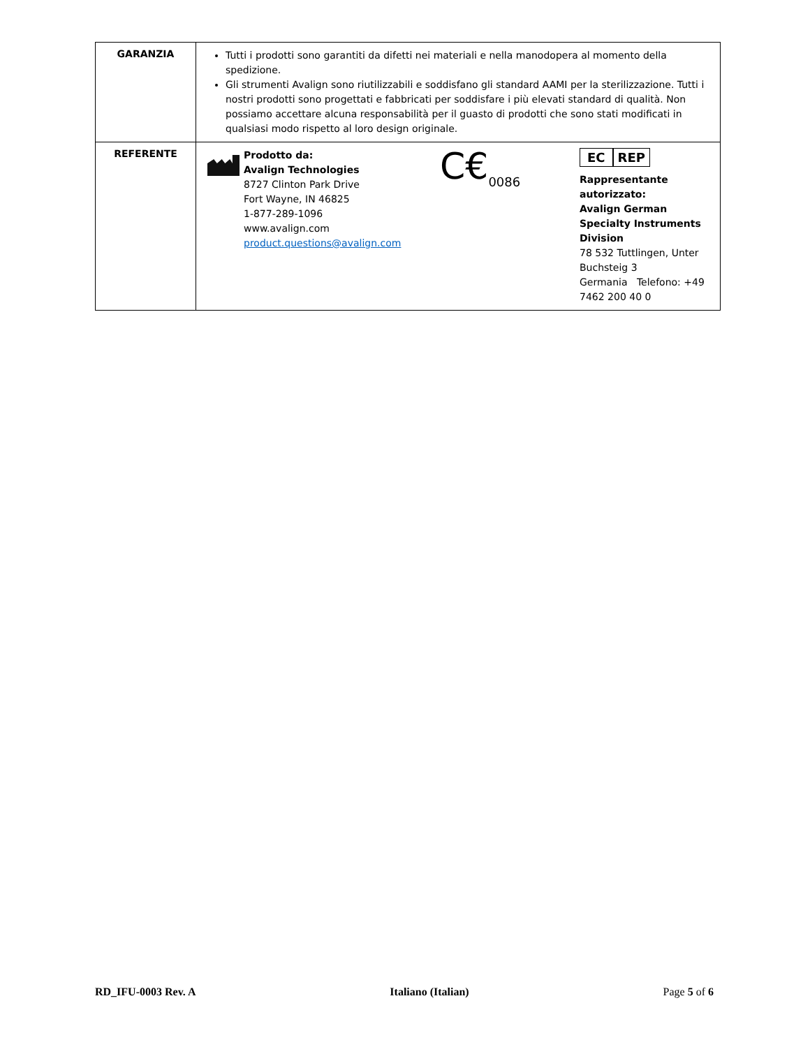| GARANZIA | Tutti i prodotti sono garantiti da difetti nei materiali e nella manodopera al momento della spedizione. Gli strumenti Avalign sono riutilizzabili e soddisfano gli standard AAMI per la sterilizzazione. Tutti i nostri prodotti sono progettati e fabbricati per soddisfare i più elevati standard di qualità. Non possiamo accettare alcuna responsabilità per il guasto di prodotti che sono stati modificati in qualsiasi modo rispetto al loro design originale. |
| REFERENTE | Prodotto da: Avalign Technologies 8727 Clinton Park Drive Fort Wayne, IN 46825 1-877-289-1096 www.avalign.com product.questions@avalign.com C€<sub>0086</sub> EC REP Rappresentante autorizzato: Avalign German Specialty Instruments Division 78 532 Tuttlingen, Unter Buchsteig 3 Germania Telefono: +49 7462 200 40 0 |
RD_IFU-0003 Rev. A Italiano (Italian) Page 5 of 6